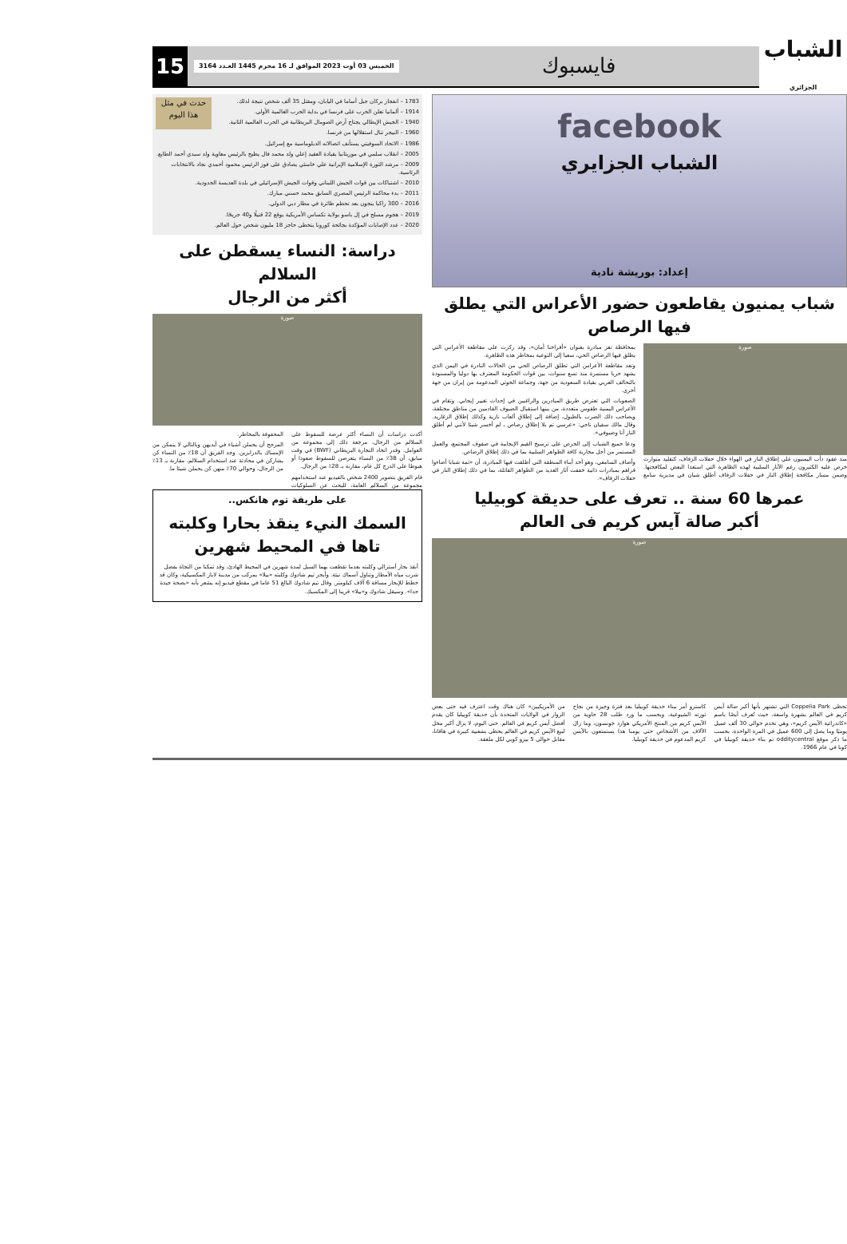الشباب الجزائري
فايسبوك
الخميس 03 أوت 2023 الموافق لـ 16 محرم 1445 العـدد 3164
15
facebook
الشباب الجزايري
إعداد: بوريشة نادية
شباب يمنيون يقاطعون حضور الأعراس التي يطلق فيها الرصاص
صورة
منذ عقود دأب اليمنيون على إطلاق النار في الهواء خلال حفلات الزفاف، كتقليد متوارث حرص عليه الكثيرون رغم الآثار السلبية لهذه الظاهرة التي استعدا البعض لمكافحتها. وضمن مسار مكافحة إطلاق النار في حفلات الزفاف أطلق شبان في مديرية سامع بمحافظة تعز مبادرة بعنوان «أفراحنا أمان»، وقد ركزت على مقاطعة الأعراس التي يطلق فيها الرصاص الحي، سعيا إلى التوعية بمخاطر هذه الظاهرة.
وتعد مقاطعة الأعراس التي تطلق الرصاص الحي من الحالات النادرة في اليمن الذي يشهد حربا مستمرة منذ تسع سنوات، بين قوات الحكومة المعترف بها دوليا والمسنودة بالتحالف العربي بقيادة السعودية من جهة، وجماعة الحوثي المدعومة من إيران من جهة أخرى.
الصعوبات التي تعترض طريق المبادرين والراغبين في إحداث تغيير إيجابي. وتقام في الأعراس اليمنية طقوس متعددة، من بينها استقبال الضيوف القادمين من مناطق مختلفة، ويصاحب ذلك الضرب بالطبول، إضافة إلى إطلاق ألعاب نارية وكذلك إطلاق الزغاريد. وقال مالك سفيان ناجي: «عرسي تم بلا إطلاق رصاص ـ لم أخسر شيئا لأنني لم أطلق النار أنا وضيوفي».
ودعا جميع الشباب إلى الحرص على ترسيخ القيم الإيجابية في صفوف المجتمع، والعمل المستمر من أجل محاربة كافة الظواهر السلبية بما في ذلك إطلاق الرصاص.
وأضاف السامعي، وهو أحد أبناء المنطقة التي أطلقت فيها المبادرة، أن «ثمة شبابا أضاءوا قراهم بمبادرات ذاتية خففت آثار العديد من الظواهر القاتلة، بما في ذلك إطلاق النار في حفلات الزفاف».
عمرها 60 سنة .. تعرف على حديقة كوبيليا
أكبر صالة آيس كريم فى العالم
صورة
تحظى Coppelia Park التي تشتهر بأنها أكبر صالة آيس كريم في العالم بشهرة واسعة، حيث تُعرف أيضًا باسم «كاتدرائية الآيس كريم»، وهي تخدم حوالى 30 ألف عميل يوميًا وما يصل إلى 600 عميل في المرة الواحدة، بحسب ما ذكر موقع odditycentral تم بناء حديقة كوبيليا في كوبا في عام 1966.
كاسترو أمر ببناء حديقة كوبيليا بعد فترة وجيزة من نجاح ثورته الشيوعية، وبحسب ما ورد طلب 28 حاوية من الآيس كريم من المنتج الأمريكي هوارد جونسون، وما زال الآلاف من الأشخاص حتى يومنا هذا يستمتعون بالآيس كريم المدعوم في حديقة كوبيليا.
من الأمريكيين» كان هناك وقت اعترف فيه حتى بعض الزوار في الولايات المتحدة بأن حديقة كوبيليا كان يقدم أفضل آيس كريم في العالم. حتى اليوم، لا يزال أكبر محل لبيع الآيس كريم في العالم يحظى بشعبية كبيرة في هافانا، مقابل حوالى 5 بيزو كوبي لكل ملعقة.
حدث في مثل هذا اليوم
1783 – انفجار بركان جبل أساما في اليابان، ومقتل 35 ألف شخص نتيجة لذلك.
1914 – ألمانيا تعلن الحرب على فرنسا في بداية الحرب العالمية الأولى.
1940 – الجيش الإيطالي يجتاح أرض الصومال البريطانية في الحرب العالمية الثانية.
1960 – النيجر تنال استقلالها من فرنسا.
1986 – الاتحاد السوفيتي يستأنف اتصالاته الدبلوماسية مع إسرائيل.
2005 – انقلاب سلمي في موريتانيا بقيادة العقيد إعلي ولد محمد فال يطيح بالرئيس معاوية ولد سيدي أحمد الطايع.
2009 – مرشد الثورة الإسلامية الإيرانية علي خامنئي يصادق على فوز الرئيس محمود أحمدي نجاد بالانتخابات الرئاسية.
2010 – اشتباكات بين قوات الجيش اللبناني وقوات الجيش الإسرائيلي في بلدة العديسة الحدودية.
2011 – بدء محاكمة الرئيس المصري السابق محمد حسني مبارك.
2016 – 300 راكبا ينجون بعد تحطم طائرة في مطار دبي الدولي.
2019 – هجوم مسلح في إل باسو بولاية تكساس الأمريكية يوقع 22 قتيلًا و40 جريحًا.
2020 – عدد الإصابات المؤكدة بجائحة كورونا يتخطى حاجز 18 مليون شخص حول العالم.
دراسة: النساء يسقطن على السلالم
أكثر من الرجال
صورة
أكدت دراسات أن النساء أكثر عرضة للسقوط على السلالم من الرجال، مرجعة ذلك إلى مجموعة من العوامل. وقدر اتحاد التجارة البريطاني (BWF) في وقت سابق، أن 38٪ من النساء يتعرضن للسقوط صعودا أو هبوطا على الدرج كل عام، مقارنة بـ 28٪ من الرجال.
قام الفريق بتصوير 2400 شخص بالفيديو عند استخدامهم مجموعة من السلالم العامة، للبحث عن السلوكيات المحفوفة بالمخاطر.
المرجح أن يحملن أشياء في أيديهن وبالتالي لا يتمكن من الإمساك بالدرابزين. وجد الفريق أن 18٪ من النساء كن يشاركن في محادثة عند استخدام السلالم، مقارنة بـ 13٪ من الرجال، وحوالي 70٪ منهن كن يحملن شيئا ما.
على طريقة توم هانكس..
السمك النيء ينقذ بحارا وكلبته
تاها في المحيط شهرين
أنقذ بحار أسترالي وكلبته بعدما تقطعت بهما السبل لمدة شهرين في المحيط الهادئ، وقد تمكنا من النجاة بفضل شرب مياه الأمطار وتناول أسماك نيئة. وأبحر تيم شادوك وكلبته «بيلا» بمركب من مدينة لاباز المكسيكية، وكان قد خطط للإبحار مسافة 6 آلاف كيلومتر. وقال تيم شادوك البالغ 51 عاما في مقطع فيديو إنه يشعر بأنه «بصحة جيدة جدا». وسيقل شادوك و«بيلا» قريبا إلى المكسيك.